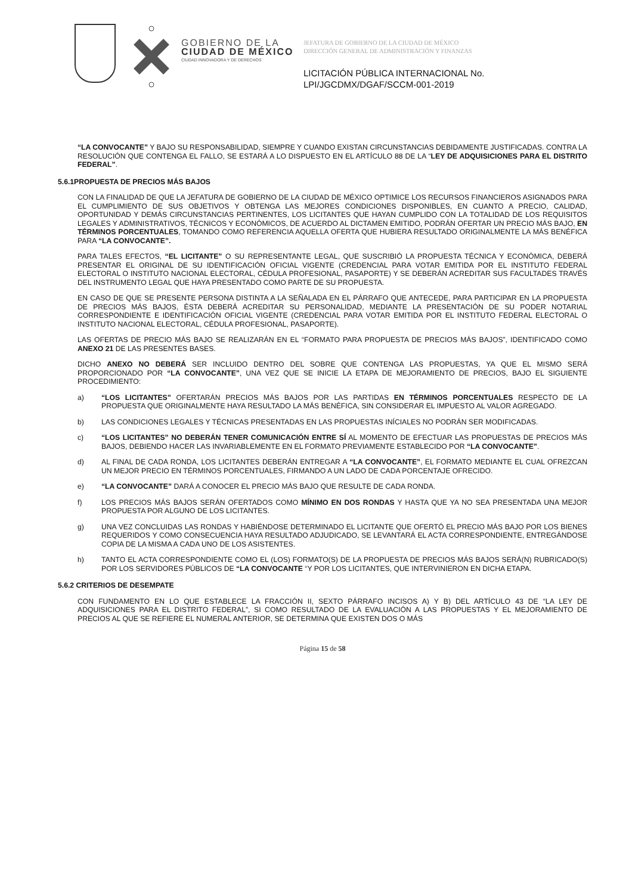GOBIERNO DE LA
CIUDAD DE MÉXICO
CIUDAD INNOVADORA Y DE DERECHOS
JEFATURA DE GOBIERNO DE LA CIUDAD DE MÉXICO
DIRECCIÓN GENERAL DE ADMINISTRACIÓN Y FINANZAS
LICITACIÓN PÚBLICA INTERNACIONAL No.
LPI/JGCDMX/DGAF/SCCM-001-2019
“LA CONVOCANTE” Y BAJO SU RESPONSABILIDAD, SIEMPRE Y CUANDO EXISTAN CIRCUNSTANCIAS DEBIDAMENTE JUSTIFICADAS. CONTRA LA RESOLUCIÓN QUE CONTENGA EL FALLO, SE ESTARÁ A LO DISPUESTO EN EL ARTÍCULO 88 DE LA “LEY DE ADQUISICIONES PARA EL DISTRITO FEDERAL”.
5.6.1PROPUESTA DE PRECIOS MÁS BAJOS
CON LA FINALIDAD DE QUE LA JEFATURA DE GOBIERNO DE LA CIUDAD DE MÉXICO OPTIMICE LOS RECURSOS FINANCIEROS ASIGNADOS PARA EL CUMPLIMIENTO DE SUS OBJETIVOS Y OBTENGA LAS MEJORES CONDICIONES DISPONIBLES, EN CUANTO A PRECIO, CALIDAD, OPORTUNIDAD Y DEMÁS CIRCUNSTANCIAS PERTINENTES, LOS LICITANTES QUE HAYAN CUMPLIDO CON LA TOTALIDAD DE LOS REQUISITOS LEGALES Y ADMINISTRATIVOS, TÉCNICOS Y ECONÓMICOS, DE ACUERDO AL DICTAMEN EMITIDO, PODRÁN OFERTAR UN PRECIO MÁS BAJO, EN TÉRMINOS PORCENTUALES, TOMANDO COMO REFERENCIA AQUELLA OFERTA QUE HUBIERA RESULTADO ORIGINALMENTE LA MÁS BENÉFICA PARA “LA CONVOCANTE”.
PARA TALES EFECTOS, “EL LICITANTE” O SU REPRESENTANTE LEGAL, QUE SUSCRIBIÓ LA PROPUESTA TÉCNICA Y ECONÓMICA, DEBERÁ PRESENTAR EL ORIGINAL DE SU IDENTIFICACIÓN OFICIAL VIGENTE (CREDENCIAL PARA VOTAR EMITIDA POR EL INSTITUTO FEDERAL ELECTORAL O INSTITUTO NACIONAL ELECTORAL, CÉDULA PROFESIONAL, PASAPORTE) Y SE DEBERÁN ACREDITAR SUS FACULTADES TRAVÉS DEL INSTRUMENTO LEGAL QUE HAYA PRESENTADO COMO PARTE DE SU PROPUESTA.
EN CASO DE QUE SE PRESENTE PERSONA DISTINTA A LA SEÑALADA EN EL PÁRRAFO QUE ANTECEDE, PARA PARTICIPAR EN LA PROPUESTA DE PRECIOS MÁS BAJOS, ÉSTA DEBERÁ ACREDITAR SU PERSONALIDAD, MEDIANTE LA PRESENTACIÓN DE SU PODER NOTARIAL CORRESPONDIENTE E IDENTIFICACIÓN OFICIAL VIGENTE (CREDENCIAL PARA VOTAR EMITIDA POR EL INSTITUTO FEDERAL ELECTORAL O INSTITUTO NACIONAL ELECTORAL, CÉDULA PROFESIONAL, PASAPORTE).
LAS OFERTAS DE PRECIO MÁS BAJO SE REALIZARÁN EN EL “FORMATO PARA PROPUESTA DE PRECIOS MÁS BAJOS”, IDENTIFICADO COMO ANEXO 21 DE LAS PRESENTES BASES.
DICHO ANEXO NO DEBERÁ SER INCLUIDO DENTRO DEL SOBRE QUE CONTENGA LAS PROPUESTAS, YA QUE EL MISMO SERÁ PROPORCIONADO POR “LA CONVOCANTE”, UNA VEZ QUE SE INICIE LA ETAPA DE MEJORAMIENTO DE PRECIOS, BAJO EL SIGUIENTE PROCEDIMIENTO:
a) “LOS LICITANTES” OFERTARÁN PRECIOS MÁS BAJOS POR LAS PARTIDAS EN TÉRMINOS PORCENTUALES RESPECTO DE LA PROPUESTA QUE ORIGINALMENTE HAYA RESULTADO LA MÁS BENÉFICA, SIN CONSIDERAR EL IMPUESTO AL VALOR AGREGADO.
b) LAS CONDICIONES LEGALES Y TÉCNICAS PRESENTADAS EN LAS PROPUESTAS INÍCIALES NO PODRÁN SER MODIFICADAS.
c) “LOS LICITANTES” NO DEBERÁN TENER COMUNICACIÓN ENTRE SÍ AL MOMENTO DE EFECTUAR LAS PROPUESTAS DE PRECIOS MÁS BAJOS, DEBIENDO HACER LAS INVARIABLEMENTE EN EL FORMATO PREVIAMENTE ESTABLECIDO POR “LA CONVOCANTE”.
d) AL FINAL DE CADA RONDA, LOS LICITANTES DEBERÁN ENTREGAR A “LA CONVOCANTE”, EL FORMATO MEDIANTE EL CUAL OFREZCAN UN MEJOR PRECIO EN TÉRMINOS PORCENTUALES, FIRMANDO A UN LADO DE CADA PORCENTAJE OFRECIDO.
e) “LA CONVOCANTE” DARÁ A CONOCER EL PRECIO MÁS BAJO QUE RESULTE DE CADA RONDA.
f) LOS PRECIOS MÁS BAJOS SERÁN OFERTADOS COMO MÍNIMO EN DOS RONDAS Y HASTA QUE YA NO SEA PRESENTADA UNA MEJOR PROPUESTA POR ALGUNO DE LOS LICITANTES.
g) UNA VEZ CONCLUIDAS LAS RONDAS Y HABIÉNDOSE DETERMINADO EL LICITANTE QUE OFERTÓ EL PRECIO MÁS BAJO POR LOS BIENES REQUERIDOS Y COMO CONSECUENCIA HAYA RESULTADO ADJUDICADO, SE LEVANTARÁ EL ACTA CORRESPONDIENTE, ENTREGÁNDOSE COPIA DE LA MISMA A CADA UNO DE LOS ASISTENTES.
h) TANTO EL ACTA CORRESPONDIENTE COMO EL (LOS) FORMATO(S) DE LA PROPUESTA DE PRECIOS MÁS BAJOS SERÁ(N) RUBRICADO(S) POR LOS SERVIDORES PÚBLICOS DE “LA CONVOCANTE “Y POR LOS LICITANTES, QUE INTERVINIERON EN DICHA ETAPA.
5.6.2 CRITERIOS DE DESEMPATE
CON FUNDAMENTO EN LO QUE ESTABLECE LA FRACCIÓN II, SEXTO PÁRRAFO INCISOS A) Y B) DEL ARTÍCULO 43 DE “LA LEY DE ADQUISICIONES PARA EL DISTRITO FEDERAL”, SI COMO RESULTADO DE LA EVALUACIÓN A LAS PROPUESTAS Y EL MEJORAMIENTO DE PRECIOS AL QUE SE REFIERE EL NUMERAL ANTERIOR, SE DETERMINA QUE EXISTEN DOS O MÁS
Página 15 de 58